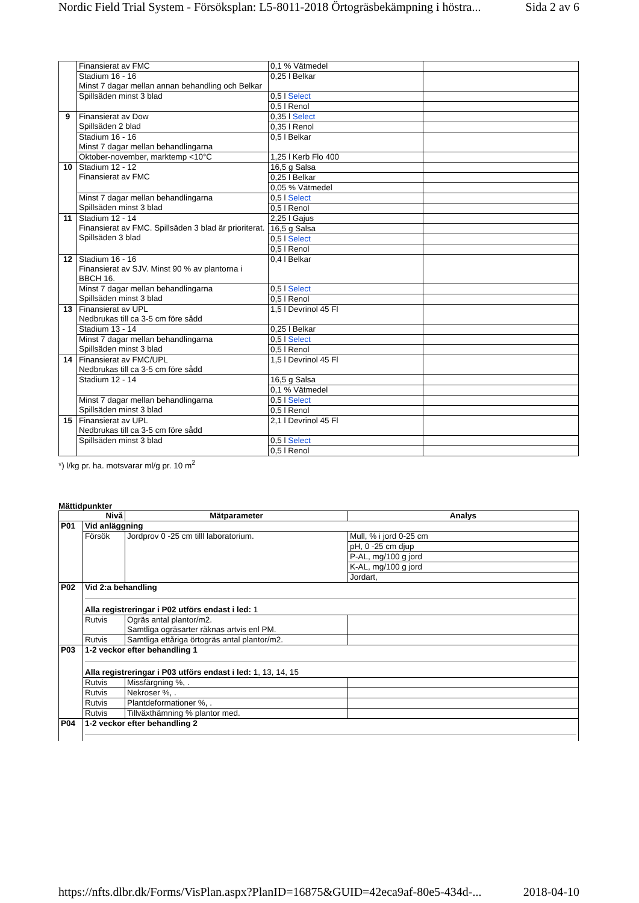Nordic Field Trial System - Försöksplan: L5-8011-2018 Örtogräsbekämpning i höstra... Sida 2 av 6
| | Finansierat av FMC | 0,1 % Vätmedel | |
| | Stadium 16 - 16 Minst 7 dagar mellan annan behandling och Belkar | 0,25 l Belkar | |
| | Spillsäden minst 3 blad | 0,5 l Select | |
| | | 0,5 l Renol | |
| 9 | Finansierat av Dow Spillsäden 2 blad | 0,35 l Select | |
| | | 0,35 l Renol | |
| | Stadium 16 - 16 Minst 7 dagar mellan behandlingarna | 0,5 l Belkar | |
| | Oktober-november, marktemp <10°C | 1,25 l Kerb Flo 400 | |
| 10 | Stadium 12 - 12 Finansierat av FMC | 16,5 g Salsa | |
| | | 0,25 l Belkar | |
| | | 0,05 % Vätmedel | |
| | Minst 7 dagar mellan behandlingarna Spillsäden minst 3 blad | 0,5 l Select | |
| | | 0,5 l Renol | |
| 11 | Stadium 12 - 14 Finansierat av FMC. Spillsäden 3 blad är prioriterat. Spillsäden 3 blad | 2,25 l Gajus | |
| | | 16,5 g Salsa | |
| | | 0,5 l Select | |
| | | 0,5 l Renol | |
| 12 | Stadium 16 - 16 Finansierat av SJV. Minst 90 % av plantorna i BBCH 16. | 0,4 l Belkar | |
| | Minst 7 dagar mellan behandlingarna Spillsäden minst 3 blad | 0,5 l Select | |
| | | 0,5 l Renol | |
| 13 | Finansierat av UPL Nedbrukas till ca 3-5 cm före sådd | 1,5 l Devrinol 45 Fl | |
| | Stadium 13 - 14 | 0,25 l Belkar | |
| | Minst 7 dagar mellan behandlingarna Spillsäden minst 3 blad | 0,5 l Select | |
| | | 0,5 l Renol | |
| 14 | Finansierat av FMC/UPL Nedbrukas till ca 3-5 cm före sådd | 1,5 l Devrinol 45 Fl | |
| | Stadium 12 - 14 | 16,5 g Salsa | |
| | | 0,1 % Vätmedel | |
| | Minst 7 dagar mellan behandlingarna Spillsäden minst 3 blad | 0,5 l Select | |
| | | 0,5 l Renol | |
| 15 | Finansierat av UPL Nedbrukas till ca 3-5 cm före sådd | 2,1 l Devrinol 45 Fl | |
| | Spillsäden minst 3 blad | 0,5 l Select | |
| | | 0,5 l Renol | |
*) l/kg pr. ha. motsvarar ml/g pr. 10 m<sup>2</sup>
Mättidpunkter
| Nivå | | Mätparameter | Analys |
| --- | --- | --- | --- |
| P01 | Vid anläggning | | |
| | Försök | Jordprov 0 -25 cm tilll laboratorium. | Mull, % i jord 0-25 cm |
| | | | pH, 0 -25 cm djup |
| | | | P-AL, mg/100 g jord |
| | | | K-AL, mg/100 g jord |
| | | | Jordart, |
| P02 | Vid 2:a behandling Alla registreringar i P02 utförs endast i led: 1 | | |
| | Rutvis | Ogräs antal plantor/m2. Samtliga ogräsarter räknas artvis enl PM. | |
| | Rutvis | Samtliga ettåriga örtogräs antal plantor/m2. | |
| P03 | 1-2 veckor efter behandling 1 Alla registreringar i P03 utförs endast i led: 1, 13, 14, 15 | | |
| | Rutvis | Missfärgning %, . | |
| | Rutvis | Nekroser %, . | |
| | Rutvis | Plantdeformationer %, . | |
| | Rutvis | Tillväxthämning % plantor med. | |
| P04 | 1-2 veckor efter behandling 2 | | |
https://nfts.dlbr.dk/Forms/VisPlan.aspx?PlanID=16875&GUID=42eca9af-80e5-434d-... 2018-04-10